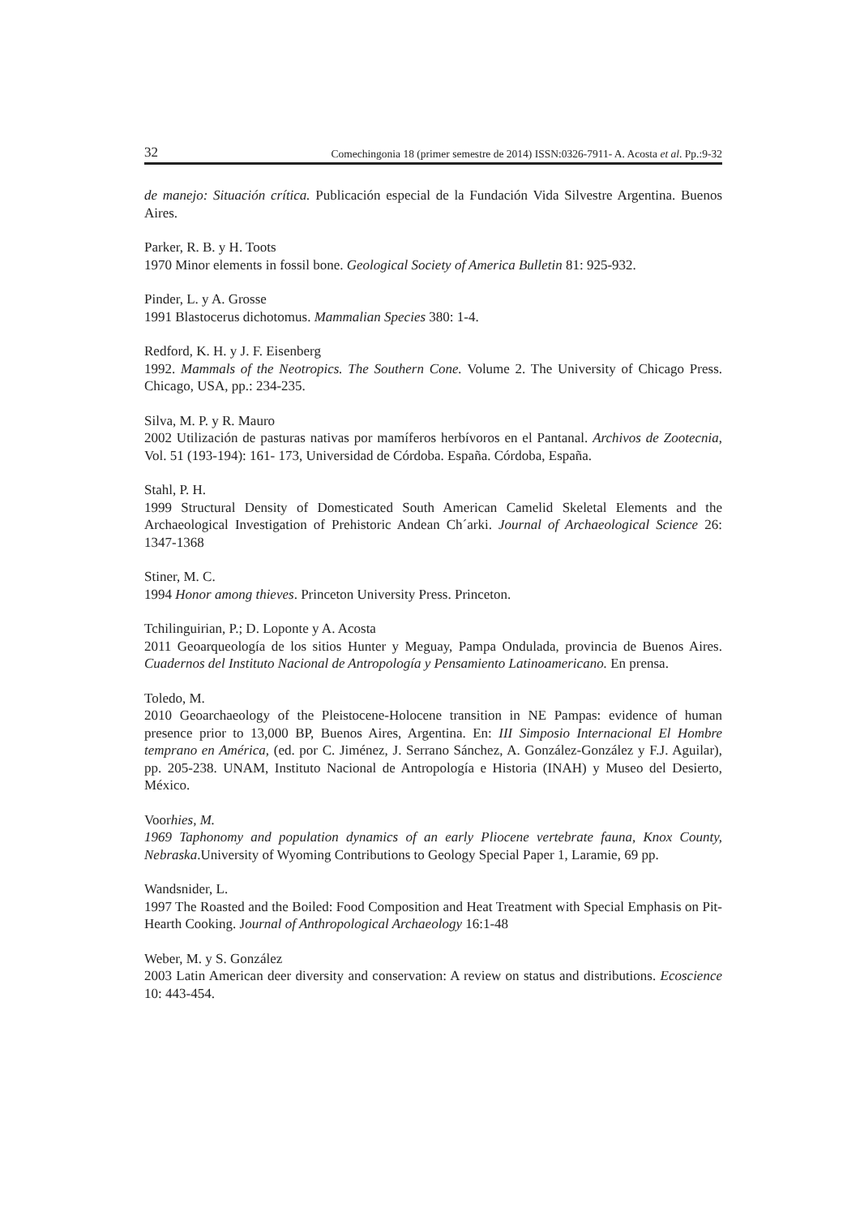32 Comechingonia 18 (primer semestre de 2014) ISSN:0326-7911- A. Acosta et al. Pp.:9-32
de manejo: Situación crítica. Publicación especial de la Fundación Vida Silvestre Argentina. Buenos Aires.
Parker, R. B. y H. Toots
1970 Minor elements in fossil bone. Geological Society of America Bulletin 81: 925-932.
Pinder, L. y A. Grosse
1991 Blastocerus dichotomus. Mammalian Species 380: 1-4.
Redford, K. H. y J. F. Eisenberg
1992. Mammals of the Neotropics. The Southern Cone. Volume 2. The University of Chicago Press. Chicago, USA, pp.: 234-235.
Silva, M. P. y R. Mauro
2002 Utilización de pasturas nativas por mamíferos herbívoros en el Pantanal. Archivos de Zootecnia, Vol. 51 (193-194): 161- 173, Universidad de Córdoba. España. Córdoba, España.
Stahl, P. H.
1999 Structural Density of Domesticated South American Camelid Skeletal Elements and the Archaeological Investigation of Prehistoric Andean Ch´arki. Journal of Archaeological Science 26: 1347-1368
Stiner, M. C.
1994 Honor among thieves. Princeton University Press. Princeton.
Tchilinguirian, P.; D. Loponte y A. Acosta
2011 Geoarqueología de los sitios Hunter y Meguay, Pampa Ondulada, provincia de Buenos Aires. Cuadernos del Instituto Nacional de Antropología y Pensamiento Latinoamericano. En prensa.
Toledo, M.
2010 Geoarchaeology of the Pleistocene-Holocene transition in NE Pampas: evidence of human presence prior to 13,000 BP, Buenos Aires, Argentina. En: III Simposio Internacional El Hombre temprano en América, (ed. por C. Jiménez, J. Serrano Sánchez, A. González-González y F.J. Aguilar), pp. 205-238. UNAM, Instituto Nacional de Antropología e Historia (INAH) y Museo del Desierto, México.
Voorhies, M.
1969 Taphonomy and population dynamics of an early Pliocene vertebrate fauna, Knox County, Nebraska.University of Wyoming Contributions to Geology Special Paper 1, Laramie, 69 pp.
Wandsnider, L.
1997 The Roasted and the Boiled: Food Composition and Heat Treatment with Special Emphasis on Pit-Hearth Cooking. Journal of Anthropological Archaeology 16:1-48
Weber, M. y S. González
2003 Latin American deer diversity and conservation: A review on status and distributions. Ecoscience 10: 443-454.